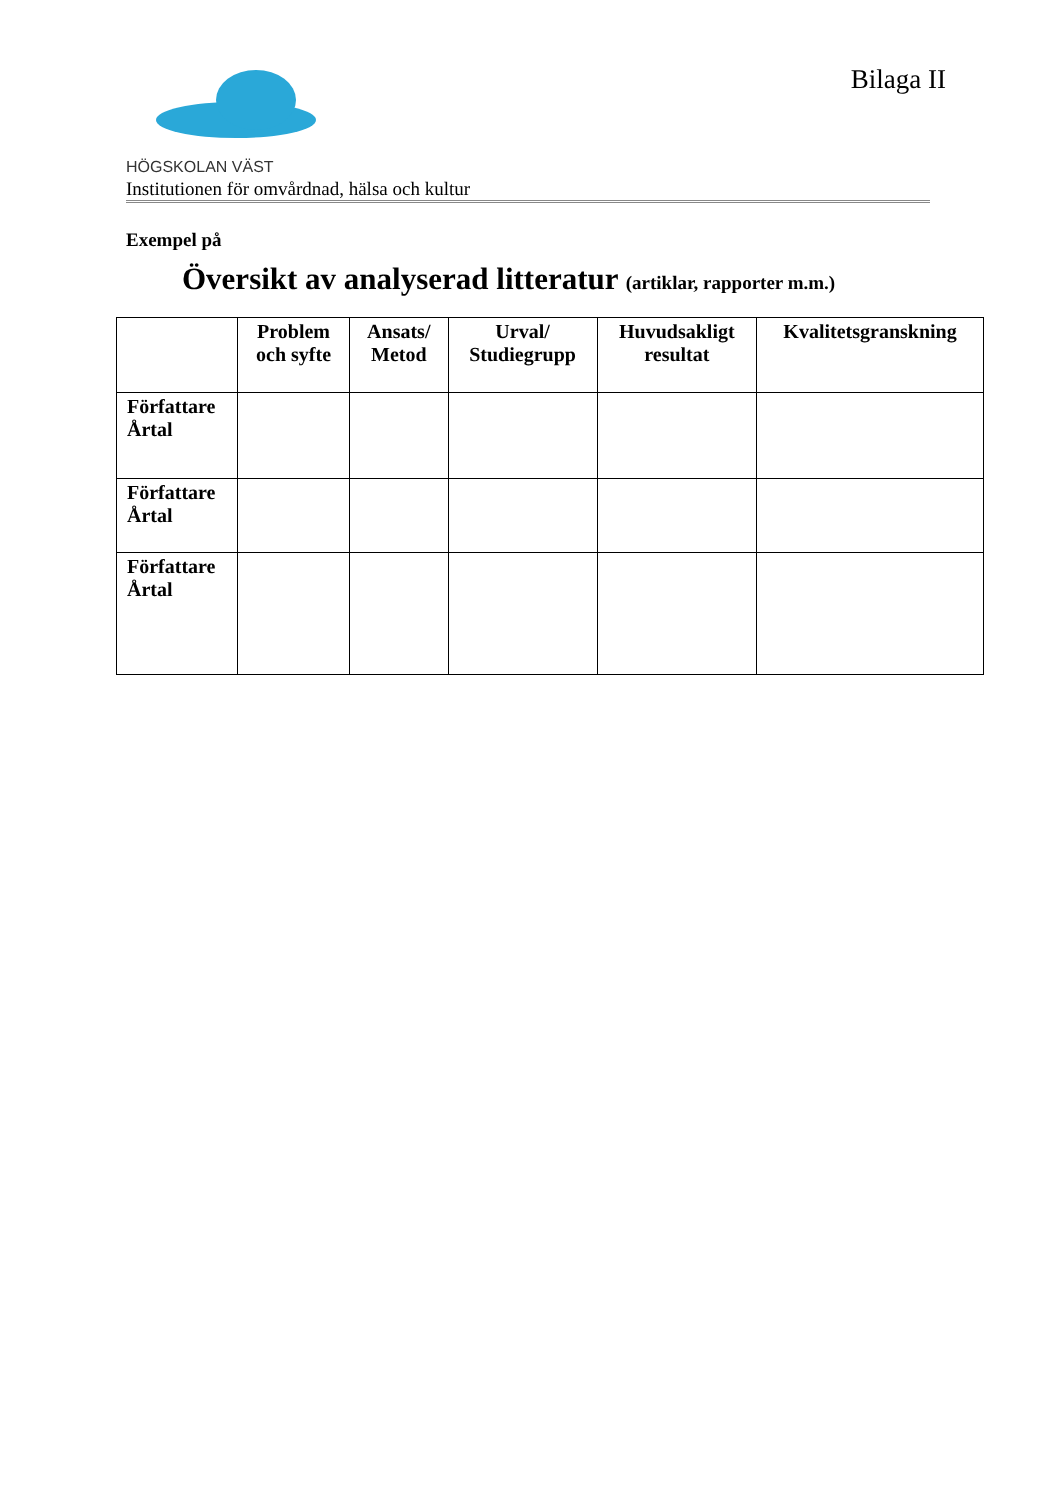HÖGSKOLAN VÄST
Institutionen för omvårdnad, hälsa och kultur
Bilaga II
Exempel på
Översikt av analyserad litteratur (artiklar, rapporter m.m.)
| | Problem och syfte | Ansats/ Metod | Urval/ Studiegrupp | Huvudsakligt resultat | Kvalitetsgranskning |
| --- | --- | --- | --- | --- | --- |
| Författare Årtal | | | | | |
| Författare Årtal | | | | | |
| Författare Årtal | | | | | |